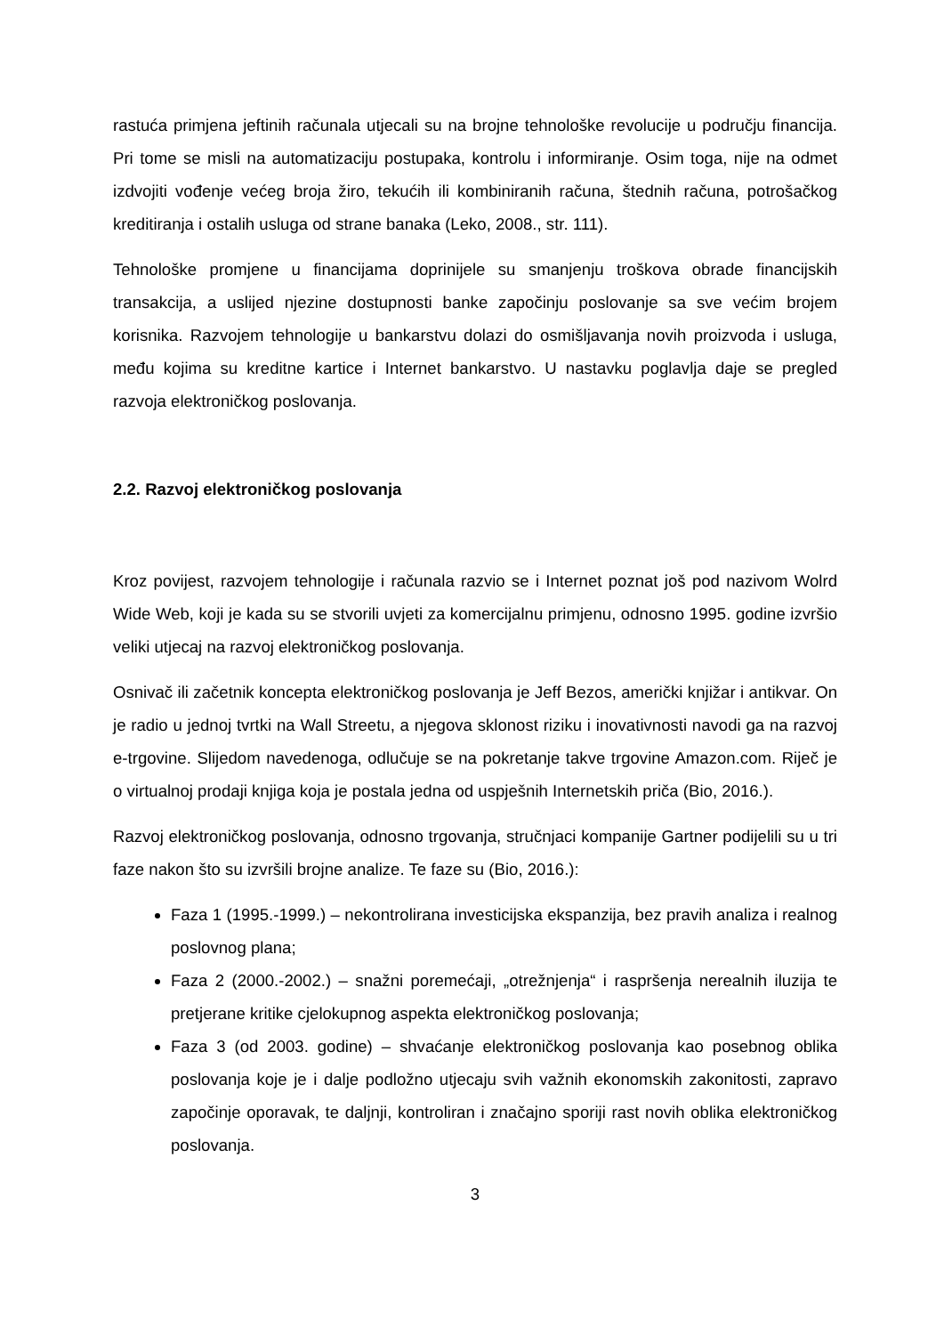rastuća primjena jeftinih računala utjecali su na brojne tehnološke revolucije u području financija. Pri tome se misli na automatizaciju postupaka, kontrolu i informiranje. Osim toga, nije na odmet izdvojiti vođenje većeg broja žiro, tekućih ili kombiniranih računa, štednih računa, potrošačkog kreditiranja i ostalih usluga od strane banaka (Leko, 2008., str. 111).
Tehnološke promjene u financijama doprinijele su smanjenju troškova obrade financijskih transakcija, a uslijed njezine dostupnosti banke započinju poslovanje sa sve većim brojem korisnika. Razvojem tehnologije u bankarstvu dolazi do osmišljavanja novih proizvoda i usluga, među kojima su kreditne kartice i Internet bankarstvo. U nastavku poglavlja daje se pregled razvoja elektroničkog poslovanja.
2.2. Razvoj elektroničkog poslovanja
Kroz povijest, razvojem tehnologije i računala razvio se i Internet poznat još pod nazivom Wolrd Wide Web, koji je kada su se stvorili uvjeti za komercijalnu primjenu, odnosno 1995. godine izvršio veliki utjecaj na razvoj elektroničkog poslovanja.
Osnivač ili začetnik koncepta elektroničkog poslovanja je Jeff Bezos, američki knjižar i antikvar. On je radio u jednoj tvrtki na Wall Streetu, a njegova sklonost riziku i inovativnosti navodi ga na razvoj e-trgovine. Slijedom navedenoga, odlučuje se na pokretanje takve trgovine Amazon.com. Riječ je o virtualnoj prodaji knjiga koja je postala jedna od uspješnih Internetskih priča (Bio, 2016.).
Razvoj elektroničkog poslovanja, odnosno trgovanja, stručnjaci kompanije Gartner podijelili su u tri faze nakon što su izvršili brojne analize. Te faze su (Bio, 2016.):
Faza 1 (1995.-1999.) – nekontrolirana investicijska ekspanzija, bez pravih analiza i realnog poslovnog plana;
Faza 2 (2000.-2002.) – snažni poremećaji, „otrežnjenja“ i raspršenja nerealnih iluzija te pretjerane kritike cjelokupnog aspekta elektroničkog poslovanja;
Faza 3 (od 2003. godine) – shvaćanje elektroničkog poslovanja kao posebnog oblika poslovanja koje je i dalje podložno utjecaju svih važnih ekonomskih zakonitosti, zapravo započinje oporavak, te daljnji, kontroliran i značajno sporiji rast novih oblika elektroničkog poslovanja.
3